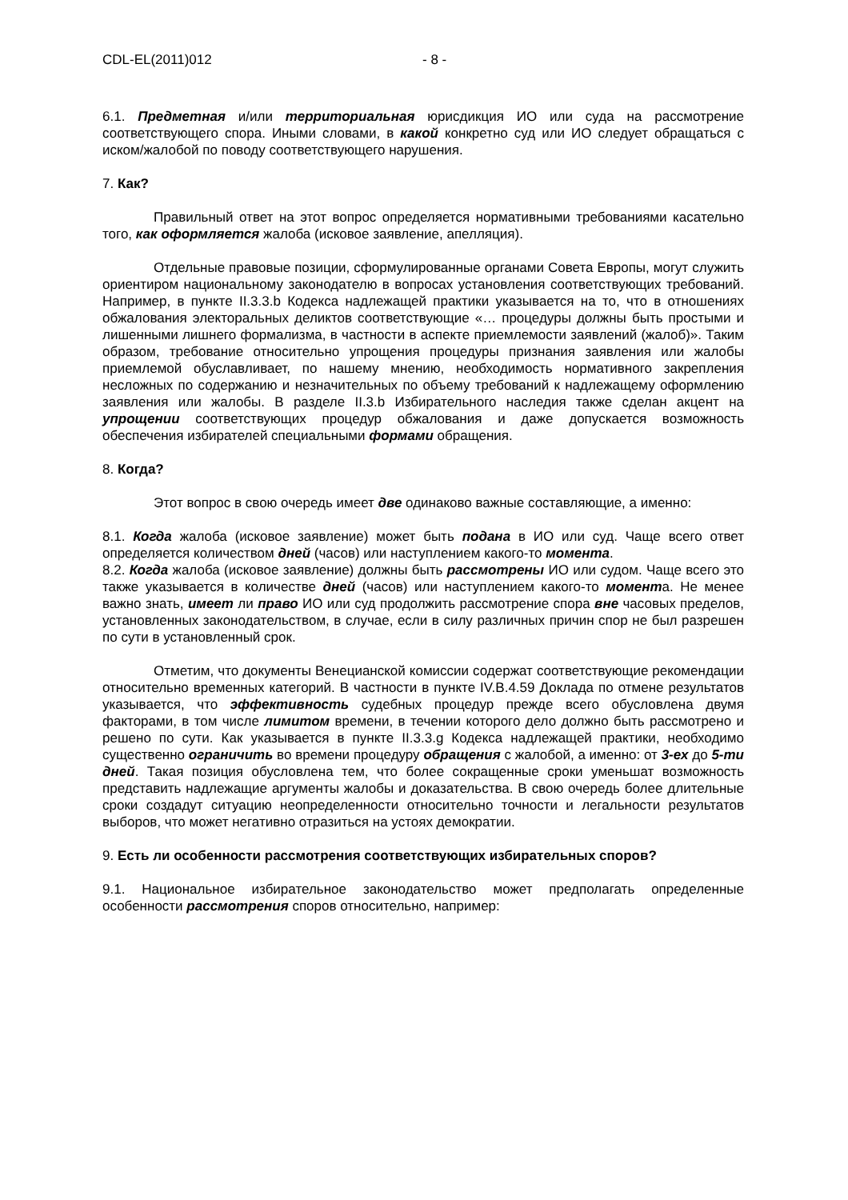CDL-EL(2011)012 - 8 -
6.1. Предметная и/или территориальная юрисдикция ИО или суда на рассмотрение соответствующего спора. Иными словами, в какой конкретно суд или ИО следует обращаться с иском/жалобой по поводу соответствующего нарушения.
7. Как?
Правильный ответ на этот вопрос определяется нормативными требованиями касательно того, как оформляется жалоба (исковое заявление, апелляция).
Отдельные правовые позиции, сформулированные органами Совета Европы, могут служить ориентиром национальному законодателю в вопросах установления соответствующих требований. Например, в пункте II.3.3.b Кодекса надлежащей практики указывается на то, что в отношениях обжалования электоральных деликтов соответствующие «… процедуры должны быть простыми и лишенными лишнего формализма, в частности в аспекте приемлемости заявлений (жалоб)». Таким образом, требование относительно упрощения процедуры признания заявления или жалобы приемлемой обуславливает, по нашему мнению, необходимость нормативного закрепления несложных по содержанию и незначительных по объему требований к надлежащему оформлению заявления или жалобы. В разделе II.3.b Избирательного наследия также сделан акцент на упрощении соответствующих процедур обжалования и даже допускается возможность обеспечения избирателей специальными формами обращения.
8. Когда?
Этот вопрос в свою очередь имеет две одинаково важные составляющие, а именно:
8.1. Когда жалоба (исковое заявление) может быть подана в ИО или суд. Чаще всего ответ определяется количеством дней (часов) или наступлением какого-то момента.
8.2. Когда жалоба (исковое заявление) должны быть рассмотрены ИО или судом. Чаще всего это также указывается в количестве дней (часов) или наступлением какого-то момента. Не менее важно знать, имеет ли право ИО или суд продолжить рассмотрение спора вне часовых пределов, установленных законодательством, в случае, если в силу различных причин спор не был разрешен по сути в установленный срок.
Отметим, что документы Венецианской комиссии содержат соответствующие рекомендации относительно временных категорий. В частности в пункте IV.B.4.59 Доклада по отмене результатов указывается, что эффективность судебных процедур прежде всего обусловлена двумя факторами, в том числе лимитом времени, в течении которого дело должно быть рассмотрено и решено по сути. Как указывается в пункте II.3.3.g Кодекса надлежащей практики, необходимо существенно ограничить во времени процедуру обращения с жалобой, а именно: от 3-ех до 5-ти дней. Такая позиция обусловлена тем, что более сокращенные сроки уменьшат возможность представить надлежащие аргументы жалобы и доказательства. В свою очередь более длительные сроки создадут ситуацию неопределенности относительно точности и легальности результатов выборов, что может негативно отразиться на устоях демократии.
9. Есть ли особенности рассмотрения соответствующих избирательных споров?
9.1. Национальное избирательное законодательство может предполагать определенные особенности рассмотрения споров относительно, например: